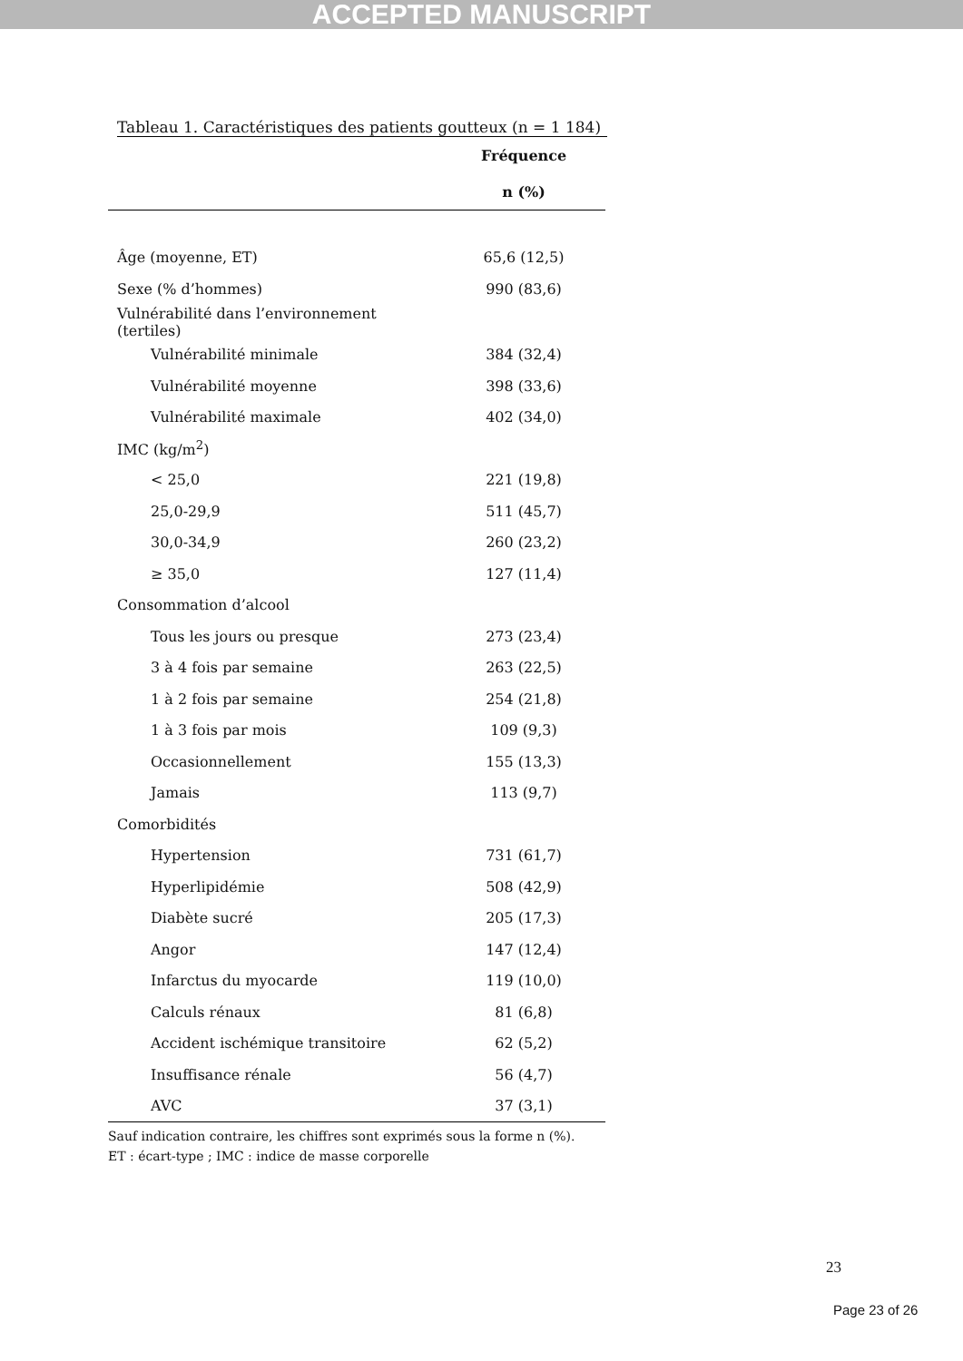ACCEPTED MANUSCRIPT
Tableau 1. Caractéristiques des patients goutteux (n = 1 184)
| | Fréquence |
| --- | --- |
| | n (%) |
| Âge (moyenne, ET) | 65,6 (12,5) |
| Sexe (% d’hommes) | 990 (83,6) |
| Vulnérabilité dans l’environnement (tertiles) | |
| Vulnérabilité minimale | 384 (32,4) |
| Vulnérabilité moyenne | 398 (33,6) |
| Vulnérabilité maximale | 402 (34,0) |
| IMC (kg/m<sup>2</sup>) | |
| < 25,0 | 221 (19,8) |
| 25,0-29,9 | 511 (45,7) |
| 30,0-34,9 | 260 (23,2) |
| ≥ 35,0 | 127 (11,4) |
| Consommation d’alcool | |
| Tous les jours ou presque | 273 (23,4) |
| 3 à 4 fois par semaine | 263 (22,5) |
| 1 à 2 fois par semaine | 254 (21,8) |
| 1 à 3 fois par mois | 109 (9,3) |
| Occasionnellement | 155 (13,3) |
| Jamais | 113 (9,7) |
| Comorbidités | |
| Hypertension | 731 (61,7) |
| Hyperlipidémie | 508 (42,9) |
| Diabète sucré | 205 (17,3) |
| Angor | 147 (12,4) |
| Infarctus du myocarde | 119 (10,0) |
| Calculs rénaux | 81 (6,8) |
| Accident ischémique transitoire | 62 (5,2) |
| Insuffisance rénale | 56 (4,7) |
| AVC | 37 (3,1) |
Sauf indication contraire, les chiffres sont exprimés sous la forme n (%).
ET : écart-type ; IMC : indice de masse corporelle
23
Page 23 of 26